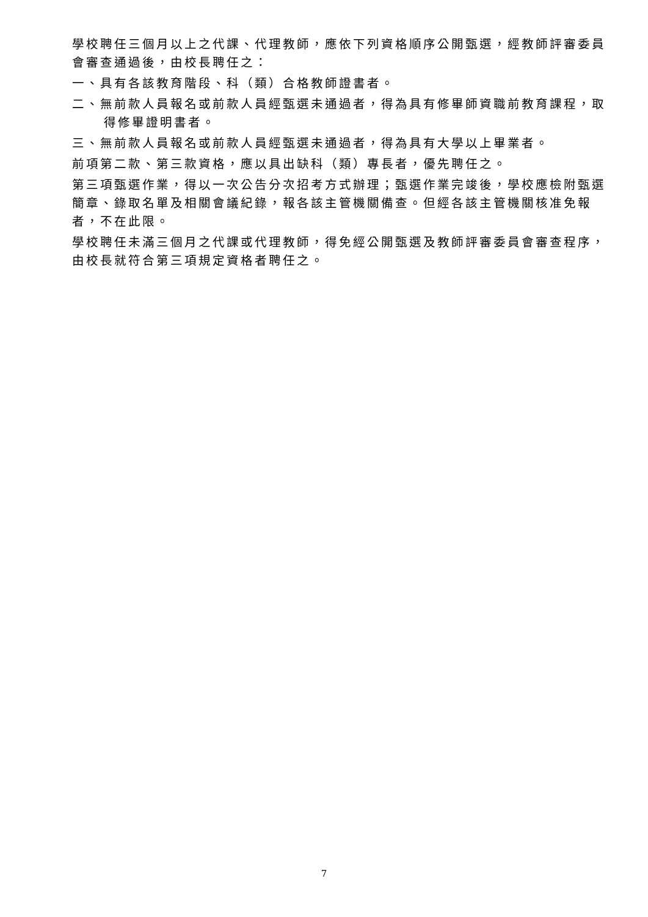學校聘任三個月以上之代課、代理教師，應依下列資格順序公開甄選，經教師評審委員會審查通過後，由校長聘任之：
一、具有各該教育階段、科（類）合格教師證書者。
二、無前款人員報名或前款人員經甄選未通過者，得為具有修畢師資職前教育課程，取得修畢證明書者。
三、無前款人員報名或前款人員經甄選未通過者，得為具有大學以上畢業者。
前項第二款、第三款資格，應以具出缺科（類）專長者，優先聘任之。
第三項甄選作業，得以一次公告分次招考方式辦理；甄選作業完竣後，學校應檢附甄選簡章、錄取名單及相關會議紀錄，報各該主管機關備查。但經各該主管機關核准免報者，不在此限。
學校聘任未滿三個月之代課或代理教師，得免經公開甄選及教師評審委員會審查程序，由校長就符合第三項規定資格者聘任之。
7